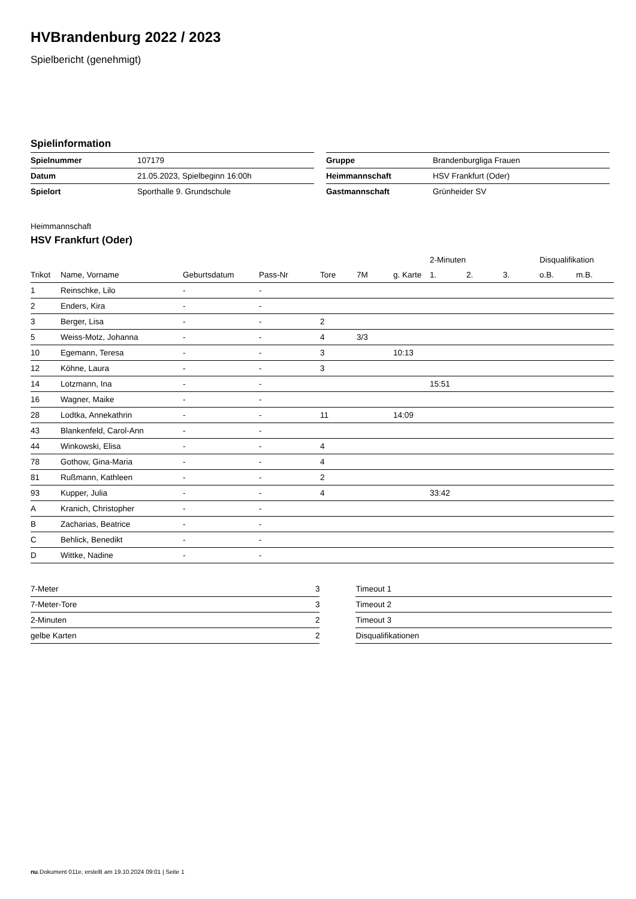HVBrandenburg 2022 / 2023
Spielbericht (genehmigt)
Spielinformation
| Spielnummer | 107179 |
| Datum | 21.05.2023, Spielbeginn 16:00h |
| Spielort | Sporthalle 9. Grundschule |
| Gruppe | Brandenburgliga Frauen |
| Heimmannschaft | HSV Frankfurt (Oder) |
| Gastmannschaft | Grünheider SV |
Heimmannschaft
HSV Frankfurt (Oder)
| | | | | | | | 2-Minuten | | | Disqualifikation | |
| Trikot | Name, Vorname | Geburtsdatum | Pass-Nr | Tore | 7M | g. Karte | 1. | 2. | 3. | o.B. | m.B. |
| 1 | Reinschke, Lilo | - | - | | | | | | | | |
| 2 | Enders, Kira | - | - | | | | | | | | |
| 3 | Berger, Lisa | - | - | 2 | | | | | | | |
| 5 | Weiss-Motz, Johanna | - | - | 4 | 3/3 | | | | | | |
| 10 | Egemann, Teresa | - | - | 3 | | 10:13 | | | | | |
| 12 | Köhne, Laura | - | - | 3 | | | | | | | |
| 14 | Lotzmann, Ina | - | - | | | | 15:51 | | | | |
| 16 | Wagner, Maike | - | - | | | | | | | | |
| 28 | Lodtka, Annekathrin | - | - | 11 | | 14:09 | | | | | |
| 43 | Blankenfeld, Carol-Ann | - | - | | | | | | | | |
| 44 | Winkowski, Elisa | - | - | 4 | | | | | | | |
| 78 | Gothow, Gina-Maria | - | - | 4 | | | | | | | |
| 81 | Rußmann, Kathleen | - | - | 2 | | | | | | | |
| 93 | Kupper, Julia | - | - | 4 | | | 33:42 | | | | |
| A | Kranich, Christopher | - | - | | | | | | | | |
| B | Zacharias, Beatrice | - | - | | | | | | | | |
| C | Behlick, Benedikt | - | - | | | | | | | | |
| D | Wittke, Nadine | - | - | | | | | | | | |
| 7-Meter | 3 |
| 7-Meter-Tore | 3 |
| 2-Minuten | 2 |
| gelbe Karten | 2 |
| Timeout 1 |
| Timeout 2 |
| Timeout 3 |
| Disqualifikationen |
nu.Dokument 011e, erstellt am 19.10.2024 09:01 | Seite 1